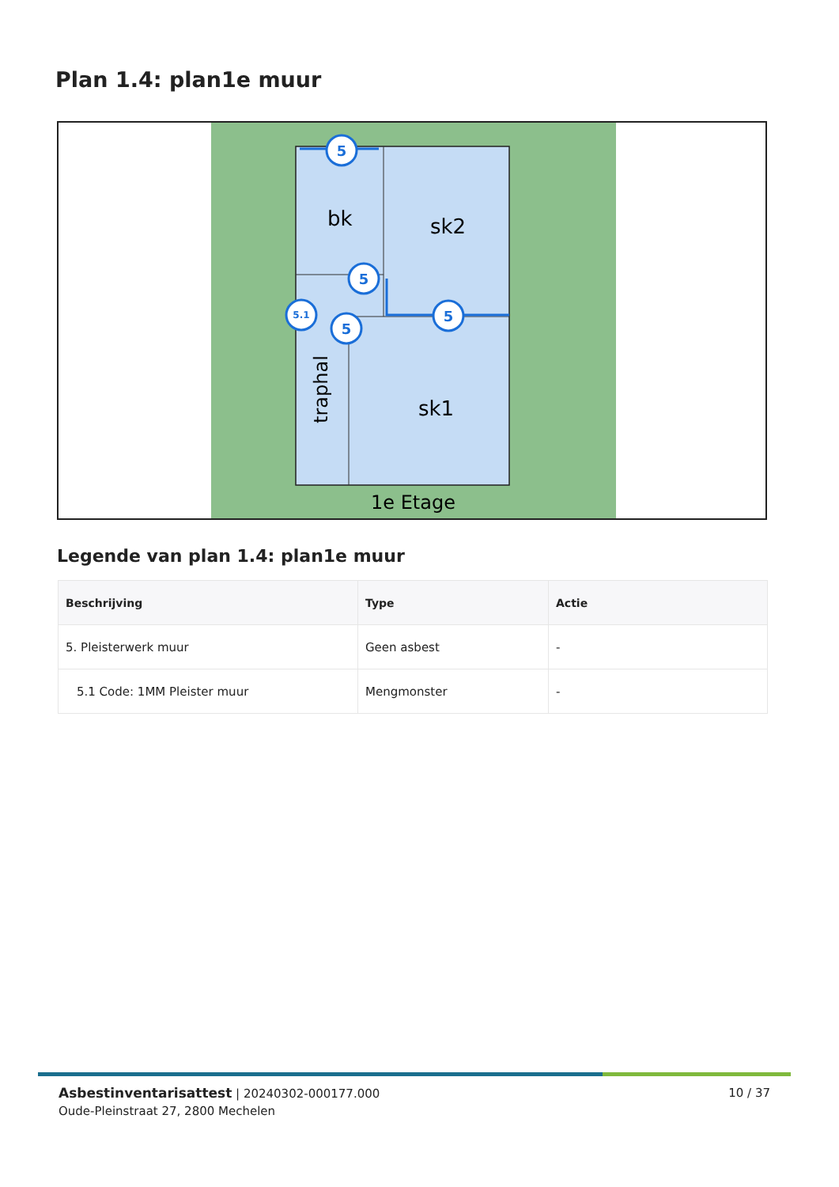Plan 1.4: plan1e muur
bk
sk2
sk1
1e Etage
traphal
5
5
5
5
5.1
Legende van plan 1.4: plan1e muur
| Beschrijving | Type | Actie |
| --- | --- | --- |
| 5. Pleisterwerk muur | Geen asbest | - |
| 5.1 Code: 1MM Pleister muur | Mengmonster | - |
Asbestinventarisattest | 20240302-000177.000
Oude-Pleinstraat 27, 2800 Mechelen
10 / 37